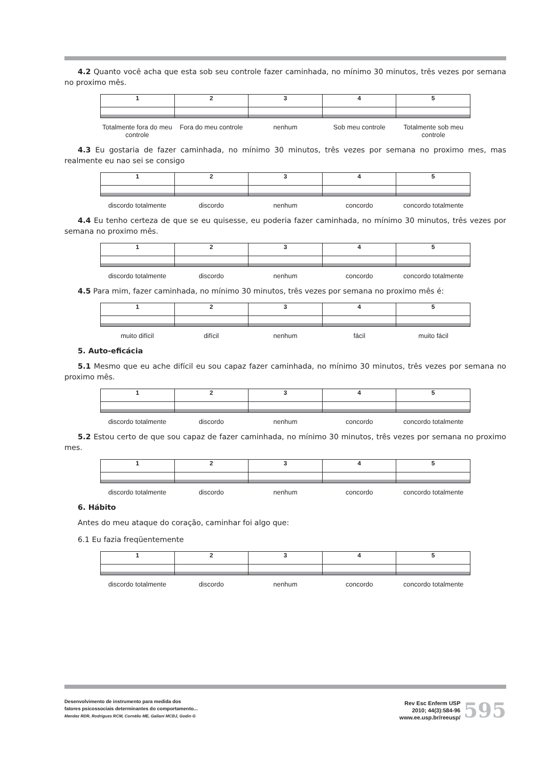4.2 Quanto você acha que esta sob seu controle fazer caminhada, no mínimo 30 minutos, três vezes por semana no proximo mês.
| 1 | 2 | 3 | 4 | 5 |
Totalmente fora do meu controle
Fora do meu controle nenhum Sob meu controle Totalmente sob meu controle
4.3 Eu gostaria de fazer caminhada, no mínimo 30 minutos, três vezes por semana no proximo mes, mas realmente eu nao sei se consigo
| 1 | 2 | 3 | 4 | 5 |
discordo totalmente discordo nenhum concordo concordo totalmente
4.4 Eu tenho certeza de que se eu quisesse, eu poderia fazer caminhada, no mínimo 30 minutos, três vezes por semana no proximo mês.
| 1 | 2 | 3 | 4 | 5 |
discordo totalmente discordo nenhum concordo concordo totalmente
4.5 Para mim, fazer caminhada, no mínimo 30 minutos, três vezes por semana no proximo mês é:
| 1 | 2 | 3 | 4 | 5 |
muito difícil difícil nenhum fácil muito fácil
5. Auto-eficácia
5.1 Mesmo que eu ache difícil eu sou capaz fazer caminhada, no mínimo 30 minutos, três vezes por semana no proximo mês.
| 1 | 2 | 3 | 4 | 5 |
discordo totalmente discordo nenhum concordo concordo totalmente
5.2 Estou certo de que sou capaz de fazer caminhada, no mínimo 30 minutos, três vezes por semana no proximo mes.
| 1 | 2 | 3 | 4 | 5 |
discordo totalmente discordo nenhum concordo concordo totalmente
6. Hábito
Antes do meu ataque do coração, caminhar foi algo que:
6.1 Eu fazia freqüentemente
| 1 | 2 | 3 | 4 | 5 |
discordo totalmente discordo nenhum concordo concordo totalmente
Desenvolvimento de instrumento para medida dos
fatores psicossociais determinantes do comportamento...
Mendez RDR, Rodrigues RCM, Cornélio ME, Gallani MCBJ, Godin G
Rev Esc Enferm USP
2010; 44(3):584-96
www.ee.usp.br/reeusp/
595